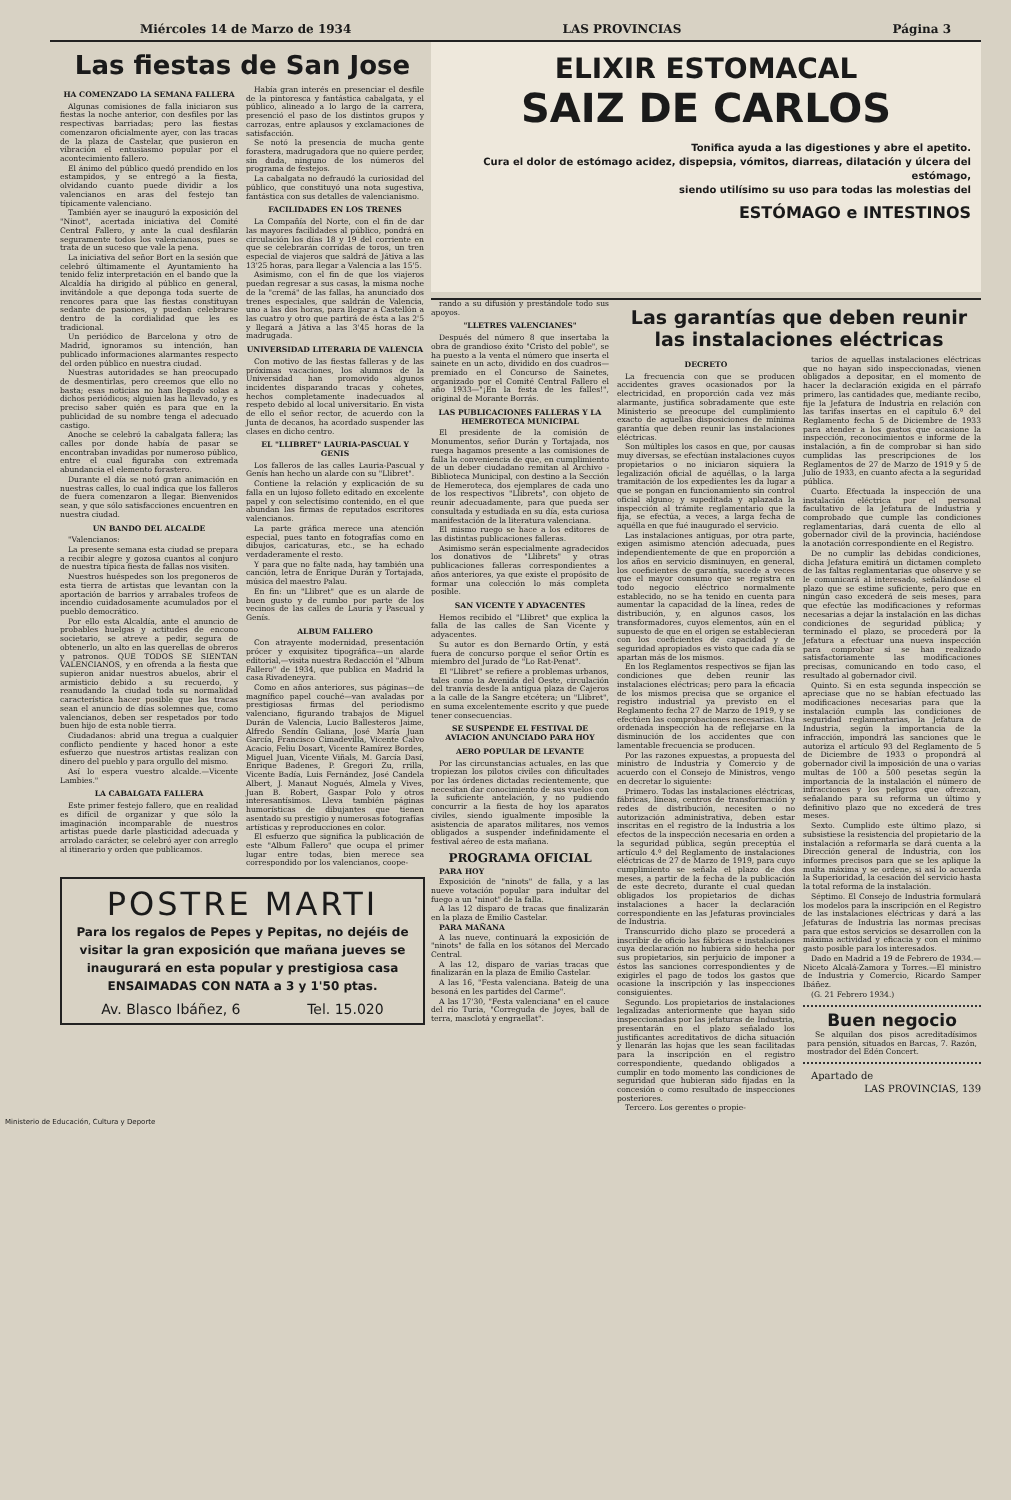Miércoles 14 de Marzo de 1934 LAS PROVINCIAS Página 3
Las fiestas de San Jose
HA COMENZADO LA SEMANA FALLERA
Algunas comisiones de falla iniciaron sus fiestas la noche anterior, con desfiles por las respectivas barriadas; pero las fiestas comenzaron oficialmente ayer, con las tracas de la plaza de Castelar, que pusieron en vibración el entusiasmo popular por el acontecimiento fallero.
El ánimo del público quedó prendido en los estampidos, y se entregó a la fiesta, olvidando cuanto puede dividir a los valencianos en aras del festejo tan típicamente valenciano.
También ayer se inauguró la exposición del "Ninot", acertada iniciativa del Comité Central Fallero, y ante la cual desfilarán seguramente todos los valencianos, pues se trata de un suceso que vale la pena.
La iniciativa del señor Bort en la sesión que celebró últimamente el Ayuntamiento ha tenido feliz interpretación en el bando que la Alcaldía ha dirigido al público en general, invitándole a que deponga toda suerte de rencores para que las fiestas constituyan sedante de pasiones, y puedan celebrarse dentro de la cordialidad que les es tradicional.
Un periódico de Barcelona y otro de Madrid, ignoramos su intención, han publicado informaciones alarmantes respecto del orden público en nuestra ciudad.
Nuestras autoridades se han preocupado de desmentirlas, pero creemos que ello no basta; esas noticias no han llegado solas a dichos periódicos; alguien las ha llevado, y es preciso saber quién es para que en la publicidad de su nombre tenga el adecuado castigo.
Anoche se celebró la cabalgata fallera; las calles por donde había de pasar se encontraban invadidas por numeroso público, entre el cual figuraba con extremada abundancia el elemento forastero.
Durante el día se notó gran animación en nuestras calles, lo cual indica que los falleros de fuera comenzaron a llegar. Bienvenidos sean, y que sólo satisfacciones encuentren en nuestra ciudad.
UN BANDO DEL ALCALDE
"Valencianos:
La presente semana esta ciudad se prepara a recibir alegre y gozosa cuantos al conjuro de nuestra típica fiesta de fallas nos visiten.
Nuestros huéspedes son los pregoneros de esta tierra de artistas que levantan con la aportación de barrios y arrabales trofeos de incendio cuidadosamente acumulados por el pueblo democrático.
Por ello esta Alcaldía, ante el anuncio de probables huelgas y actitudes de encono societario, se atreve a pedir, segura de obtenerlo, un alto en las querellas de obreros y patronos. QUE TODOS SE SIENTAN VALENCIANOS, y en ofrenda a la fiesta que supieron anidar nuestros abuelos, abrir el armisticio debido a su recuerdo, y reanudando la ciudad toda su normalidad característica hacer posible que las tracas sean el anuncio de días solemnes que, como valencianos, deben ser respetados por todo buen hijo de esta noble tierra.
Ciudadanos: abrid una tregua a cualquier conflicto pendiente y haced honor a este esfuerzo que nuestros artistas realizan con dinero del pueblo y para orgullo del mismo.
Así lo espera vuestro alcalde.—Vicente Lambies."
LA CABALGATA FALLERA
Este primer festejo fallero, que en realidad es difícil de organizar y que sólo la imaginación incomparable de nuestros artistas puede darle plasticidad adecuada y arrolado carácter, se celebró ayer con arreglo al itinerario y orden que publicamos.
Había gran interés en presenciar el desfile de la pintoresca y fantástica cabalgata, y el público, alineado a lo largo de la carrera, presenció el paso de los distintos grupos y carrozas, entre aplausos y exclamaciones de satisfacción.
Se notó la presencia de mucha gente forastera, madrugadora que no quiere perder, sin duda, ninguno de los números del programa de festejos.
La cabalgata no defraudó la curiosidad del público, que constituyó una nota sugestiva, fantástica con sus detalles de valencianismo.
FACILIDADES EN LOS TRENES
La Compañía del Norte, con el fin de dar las mayores facilidades al público, pondrá en circulación los días 18 y 19 del corriente en que se celebrarán corridas de toros, un tren especial de viajeros que saldrá de Játiva a las 13'25 horas, para llegar a Valencia a las 15'5.
Asimismo, con el fin de que los viajeros puedan regresar a sus casas, la misma noche de la "cremá" de las fallas, ha anunciado dos trenes especiales, que saldrán de Valencia, uno a las dos horas, para llegar a Castellón a las cuatro y otro que partirá de ésta a las 2'5 y llegará a Játiva a las 3'45 horas de la madrugada.
UNIVERSIDAD LITERARIA DE VALENCIA
Con motivo de las fiestas falleras y de las próximas vacaciones, los alumnos de la Universidad han promovido algunos incidentes disparando tracas y cohetes, hechos completamente inadecuados al respeto debido al local universitario. En vista de ello el señor rector, de acuerdo con la Junta de decanos, ha acordado suspender las clases en dicho centro.
EL "LLIBRET" LAURIA-PASCUAL Y GENIS
Los falleros de las calles Lauria-Pascual y Genís han hecho un alarde con su "Llibret".
Contiene la relación y explicación de su falla en un lujoso folleto editado en excelente papel y con selectísimo contenido, en el que abundan las firmas de reputados escritores valencianos.
La parte gráfica merece una atención especial, pues tanto en fotografías como en dibujos, caricaturas, etc., se ha echado verdaderamente el resto.
Y para que no falte nada, hay también una canción, letra de Enrique Durán y Tortajada, música del maestro Palau.
En fin: un "Llibret" que es un alarde de buen gusto y de rumbo por parte de los vecinos de las calles de Lauria y Pascual y Genís.
ALBUM FALLERO
Con atrayente modernidad, presentación prócer y exquisitez tipográfica—un alarde editorial,—visita nuestra Redacción el "Album Fallero" de 1934, que publica en Madrid la casa Rivadeneyra.
Como en años anteriores, sus páginas—de magnífico papel couché—van avaladas por prestigiosas firmas del periodismo valenciano, figurando trabajos de Miguel Durán de Valencia, Lucio Ballesteros Jaime, Alfredo Sendín Galiana, José María Juan García, Francisco Cimadevilla, Vicente Calvo Acacio, Feliu Dosart, Vicente Ramírez Bordes, Miguel Juan, Vicente Viñals, M. García Dasí, Enrique Badenes, P. Gregori Zu, rrilla, Vicente Badía, Luis Fernández, José Candela Albert, J. Manaut Nogués, Almela y Vives, Juan B. Robert, Gaspar Polo y otros interesantísimos. Lleva también páginas humorísticas de dibujantes que tienen asentado su prestigio y numerosas fotografías artísticas y reproducciones en color.
El esfuerzo que significa la publicación de este "Album Fallero" que ocupa el primer lugar entre todas, bien merece sea correspondido por los valencianos, coope-
POSTRE MARTI
Para los regalos de Pepes y Pepitas, no dejéis de visitar la gran exposición que mañana jueves se inaugurará en esta popular y prestigiosa casa
ENSAIMADAS CON NATA a 3 y 1'50 ptas.
Av. Blasco Ibáñez, 6 Tel. 15.020
ELIXIR ESTOMACAL
SAIZ DE CARLOS
Tonifica ayuda a las digestiones y abre el apetito.
Cura el dolor de estómago acidez, dispepsia, vómitos, diarreas, dilatación y úlcera del estómago,
siendo utilísimo su uso para todas las molestias del
ESTÓMAGO e INTESTINOS
rando a su difusión y prestándole todo sus apoyos.
"LLETRES VALENCIANES"
Después del número 8 que insertaba la obra de grandioso éxito "Cristo del poble", se ha puesto a la venta el número que inserta el sainete en un acto, dividido en dos cuadros—premiado en el Concurso de Sainetes, organizado por el Comité Central Fallero el año 1933—"¡En la festa de les falles!", original de Morante Borrás.
LAS PUBLICACIONES FALLERAS Y LA HEMEROTECA MUNICIPAL
El presidente de la comisión de Monumentos, señor Durán y Tortajada, nos ruega hagamos presente a las comisiones de falla la conveniencia de que, en cumplimiento de un deber ciudadano remitan al Archivo - Biblioteca Municipal, con destino a la Sección de Hemeroteca, dos ejemplares de cada uno de los respectivos "Llibrets", con objeto de reunir adecuadamente, para que pueda ser consultada y estudiada en su día, esta curiosa manifestación de la literatura valenciana.
El mismo ruego se hace a los editores de las distintas publicaciones falleras.
Asimismo serán especialmente agradecidos los donativos de "Llibrets" y otras publicaciones falleras correspondientes a años anteriores, ya que existe el propósito de formar una colección lo más completa posible.
SAN VICENTE Y ADYACENTES
Hemos recibido el "Llibret" que explica la falla de las calles de San Vicente y adyacentes.
Su autor es don Bernardo Ortín, y está fuera de concurso porque el señor Ortín es miembro del Jurado de "Lo Rat-Penat".
El "Llibret" se refiere a problemas urbanos, tales como la Avenida del Oeste, circulación del tranvía desde la antigua plaza de Cajeros a la calle de la Sangre etcétera; un "Llibret", en suma excelentemente escrito y que puede tener consecuencias.
SE SUSPENDE EL FESTIVAL DE AVIACION ANUNCIADO PARA HOY
AERO POPULAR DE LEVANTE
Por las circunstancias actuales, en las que tropiezan los pilotos civiles con dificultades por las órdenes dictadas recientemente, que necesitan dar conocimiento de sus vuelos con la suficiente antelación, y no pudiendo concurrir a la fiesta de hoy los aparatos civiles, siendo igualmente imposible la asistencia de aparatos militares, nos vemos obligados a suspender indefinidamente el festival aéreo de esta mañana.
PROGRAMA OFICIAL
PARA HOY
Exposición de "ninots" de falla, y a las nueve votación popular para indultar del fuego a un "ninot" de la falla.
A las 12 disparo de tracas que finalizarán en la plaza de Emilio Castelar.
PARA MAÑANA
A las nueve, continuará la exposición de "ninots" de falla en los sótanos del Mercado Central.
A las 12, disparo de varias tracas que finalizarán en la plaza de Emilio Castelar.
A las 16, "Festa valenciana. Bateig de una besoná en les partides del Carme".
A las 17'30, "Festa valenciana" en el cauce del río Turia, "Correguda de Joyes, ball de terra, masclotá y engraellat".
Las garantías que deben reunir las instalaciones eléctricas
DECRETO
La frecuencia con que se producen accidentes graves ocasionados por la electricidad, en proporción cada vez más alarmante, justifica sobradamente que este Ministerio se preocupe del cumplimiento exacto de aquellas disposiciones de mínima garantía que deben reunir las instalaciones eléctricas.
Son múltiples los casos en que, por causas muy diversas, se efectúan instalaciones cuyos propietarios o no iniciaron siquiera la legalización oficial de aquéllas, o la larga tramitación de los expedientes les da lugar a que se pongan en funcionamiento sin control oficial alguno; y supeditada y aplazada la inspección al trámite reglamentario que la fija, se efectúa, a veces, a larga fecha de aquélla en que fué inaugurado el servicio.
Las instalaciones antiguas, por otra parte, exigen asimismo atención adecuada, pues independientemente de que en proporción a los años en servicio disminuyen, en general, los coeficientes de garantía, sucede a veces que el mayor consumo que se registra en todo negocio eléctrico normalmente establecido, no se ha tenido en cuenta para aumentar la capacidad de la línea, redes de distribución, y, en algunos casos, los transformadores, cuyos elementos, aún en el supuesto de que en el origen se establecieran con los coeficientes de capacidad y de seguridad apropiados es visto que cada día se apartan más de los mismos.
En los Reglamentos respectivos se fijan las condiciones que deben reunir las instalaciones eléctricas; pero para la eficacia de los mismos precisa que se organice el registro industrial ya previsto en el Reglamento fecha 27 de Marzo de 1919, y se efectúen las comprobaciones necesarias. Una ordenada inspección ha de reflejarse en la disminución de los accidentes que con lamentable frecuencia se producen.
Por las razones expuestas, a propuesta del ministro de Industria y Comercio y de acuerdo con el Consejo de Ministros, vengo en decretar lo siguiente:
Primero. Todas las instalaciones eléctricas, fábricas, líneas, centros de transformación y redes de distribución, necesiten o no autorización administrativa, deben estar inscritas en el registro de la Industria a los efectos de la inspección necesaria en orden a la seguridad pública, según preceptúa el artículo 4.º del Reglamento de instalaciones eléctricas de 27 de Marzo de 1919, para cuyo cumplimiento se señala el plazo de dos meses, a partir de la fecha de la publicación de este decreto, durante el cual quedan obligados los propietarios de dichas instalaciones a hacer la declaración correspondiente en las Jefaturas provinciales de Industria.
Transcurrido dicho plazo se procederá a inscribir de oficio las fábricas e instalaciones cuya declaración no hubiera sido hecha por sus propietarios, sin perjuicio de imponer a éstos las sanciones correspondientes y de exigirles el pago de todos los gastos que ocasione la inscripción y las inspecciones consiguientes.
Segundo. Los propietarios de instalaciones legalizadas anteriormente que hayan sido inspeccionadas por las jefaturas de Industria, presentarán en el plazo señalado los justificantes acreditativos de dicha situación y llenarán las hojas que les sean facilitadas para la inscripción en el registro correspondiente, quedando obligados a cumplir en todo momento las condiciones de seguridad que hubieran sido fijadas en la concesión o como resultado de inspecciones posteriores.
Tercero. Los gerentes o propie-
tarios de aquellas instalaciones eléctricas que no hayan sido inspeccionadas, vienen obligados a depositar, en el momento de hacer la declaración exigida en el párrafo primero, las cantidades que, mediante recibo, fije la Jefatura de Industria en relación con las tarifas insertas en el capítulo 6.º del Reglamento fecha 5 de Diciembre de 1933 para atender a los gastos que ocasione la inspección, reconocimientos e informe de la instalación, a fin de comprobar si han sido cumplidas las prescripciones de los Reglamentos de 27 de Marzo de 1919 y 5 de Julio de 1933, en cuanto afecta a la seguridad pública.
Cuarto. Efectuada la inspección de una instalación eléctrica por el personal facultativo de la Jefatura de Industria y comprobado que cumple las condiciones reglamentarias, dará cuenta de ello al gobernador civil de la provincia, haciéndose la anotación correspondiente en el Registro.
De no cumplir las debidas condiciones, dicha Jefatura emitirá un dictamen completo de las faltas reglamentarias que observe y se le comunicará al interesado, señalándose el plazo que se estime suficiente, pero que en ningún caso excederá de seis meses, para que efectúe las modificaciones y reformas necesarias a dejar la instalación en las dichas condiciones de seguridad pública; y terminado el plazo, se procederá por la Jefatura a efectuar una nueva inspección para comprobar si se han realizado satisfactoriamente las modificaciones precisas, comunicando en todo caso, el resultado al gobernador civil.
Quinto. Si en esta segunda inspección se apreciase que no se habían efectuado las modificaciones necesarias para que la instalación cumpla las condiciones de seguridad reglamentarias, la Jefatura de Industria, según la importancia de la infracción, impondrá las sanciones que le autoriza el artículo 93 del Reglamento de 5 de Diciembre de 1933 o propondrá al gobernador civil la imposición de una o varias multas de 100 a 500 pesetas según la importancia de la instalación el número de infracciones y los peligros que ofrezcan, señalando para su reforma un último y definitivo plazo que no excederá de tres meses.
Sexto. Cumplido este último plazo, si subsistiese la resistencia del propietario de la instalación a reformarla se dará cuenta a la Dirección general de Industria, con los informes precisos para que se les aplique la multa máxima y se ordene, si así lo acuerda la Superioridad, la cesación del servicio hasta la total reforma de la instalación.
Séptimo. El Consejo de Industria formulará los modelos para la inscripción en el Registro de las instalaciones eléctricas y dará a las Jefaturas de Industria las normas precisas para que estos servicios se desarrollen con la máxima actividad y eficacia y con el mínimo gasto posible para los interesados.
Dado en Madrid a 19 de Febrero de 1934.—Niceto Alcalá-Zamora y Torres.—El ministro de Industria y Comercio, Ricardo Samper Ibáñez.
(G. 21 Febrero 1934.)
Buen negocio
Se alquilan dos pisos acreditadísimos para pensión, situados en Barcas, 7. Razón, mostrador del Edén Concert.
Apartado de
LAS PROVINCIAS, 139
Ministerio de Educación, Cultura y Deporte